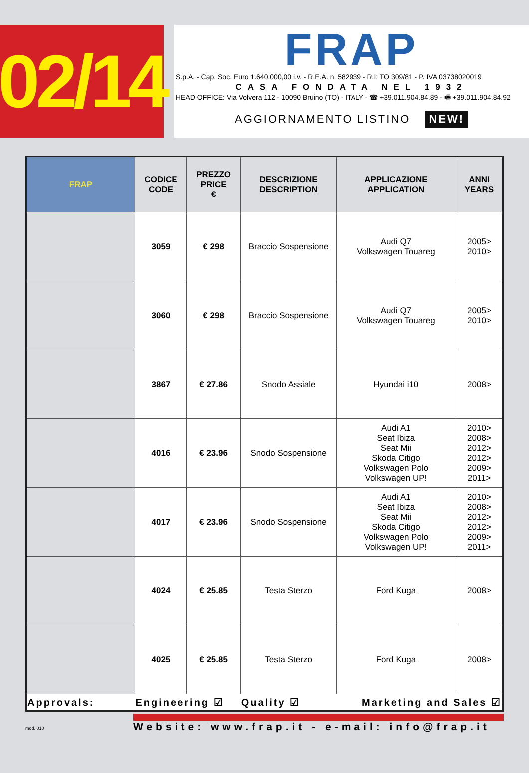02/14
FRAP
S.p.A. - Cap. Soc. Euro 1.640.000,00 i.v. - R.E.A. n. 582939 - R.I: TO 309/81 - P. IVA 03738020019
CASA FONDATA NEL 1932
HEAD OFFICE: Via Volvera 112 - 10090 Bruino (TO) - ITALY - ☎ +39.011.904.84.89 - 🖷 +39.011.904.84.92
AGGIORNAMENTO LISTINO NEW!
| FRAP | CODICE CODE | PREZZO PRICE € | DESCRIZIONE DESCRIPTION | APPLICAZIONE APPLICATION | ANNI YEARS |
| --- | --- | --- | --- | --- | --- |
| | 3059 | € 298 | Braccio Sospensione | Audi Q7 Volkswagen Touareg | 2005> 2010> |
| | 3060 | € 298 | Braccio Sospensione | Audi Q7 Volkswagen Touareg | 2005> 2010> |
| | 3867 | € 27.86 | Snodo Assiale | Hyundai i10 | 2008> |
| | 4016 | € 23.96 | Snodo Sospensione | Audi A1 Seat Ibiza Seat Mii Skoda Citigo Volkswagen Polo Volkswagen UP! | 2010> 2008> 2012> 2012> 2009> 2011> |
| | 4017 | € 23.96 | Snodo Sospensione | Audi A1 Seat Ibiza Seat Mii Skoda Citigo Volkswagen Polo Volkswagen UP! | 2010> 2008> 2012> 2012> 2009> 2011> |
| | 4024 | € 25.85 | Testa Sterzo | Ford Kuga | 2008> |
| | 4025 | € 25.85 | Testa Sterzo | Ford Kuga | 2008> |
| Approvals: | Engineering ☑ | | Quality ☑ | Marketing and Sales ☑ | |
mod. 010
Website: www.frap.it - e-mail: info@frap.it